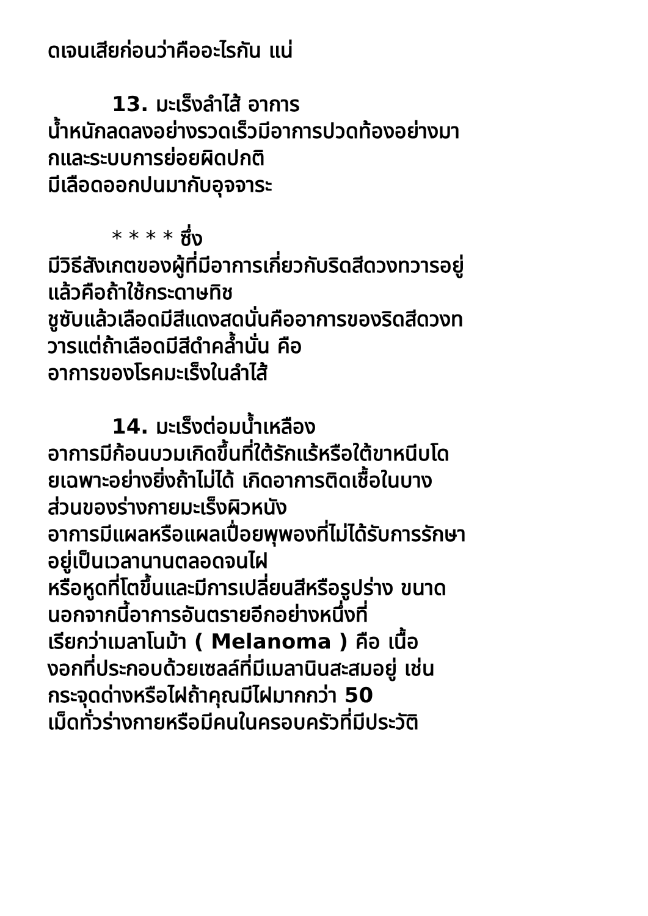ดเจนเสียก่อนว่าคืออะไรกัน แน่
13. มะเร็งลำไส้ อาการ
น้ำหนักลดลงอย่างรวดเร็วมีอาการปวดท้องอย่างมา
กและระบบการย่อยผิดปกติ
มีเลือดออกปนมากับอุจจาระ
* * * * ซึ่ง
มีวิธีสังเกตของผู้ที่มีอาการเกี่ยวกับริดสีดวงทวารอยู่
แล้วคือถ้าใช้กระดาษทิช
ชูซับแล้วเลือดมีสีแดงสดนั่นคืออาการของริดสีดวงท
วารแต่ถ้าเลือดมีสีดำคล้ำนั่น คือ
อาการของโรคมะเร็งในลำไส้
14. มะเร็งต่อมน้ำเหลือง
อาการมีก้อนบวมเกิดขึ้นที่ใต้รักแร้หรือใต้ขาหนีบโด
ยเฉพาะอย่างยิ่งถ้าไม่ได้ เกิดอาการติดเชื้อในบาง
ส่วนของร่างกายมะเร็งผิวหนัง
อาการมีแผลหรือแผลเปื่อยพุพองที่ไม่ได้รับการรักษา
อยู่เป็นเวลานานตลอดจนไฝ
หรือหูดที่โตขึ้นและมีการเปลี่ยนสีหรือรูปร่าง ขนาด
นอกจากนี้อาการอันตรายอีกอย่างหนึ่งที่
เรียกว่าเมลาโนม้า ( Melanoma ) คือ เนื้อ
งอกที่ประกอบด้วยเซลล์ที่มีเมลานินสะสมอยู่ เช่น
กระจุดด่างหรือไฝถ้าคุณมีไฝมากกว่า 50
เม็ดทั่วร่างกายหรือมีคนในครอบครัวที่มีประวัติ